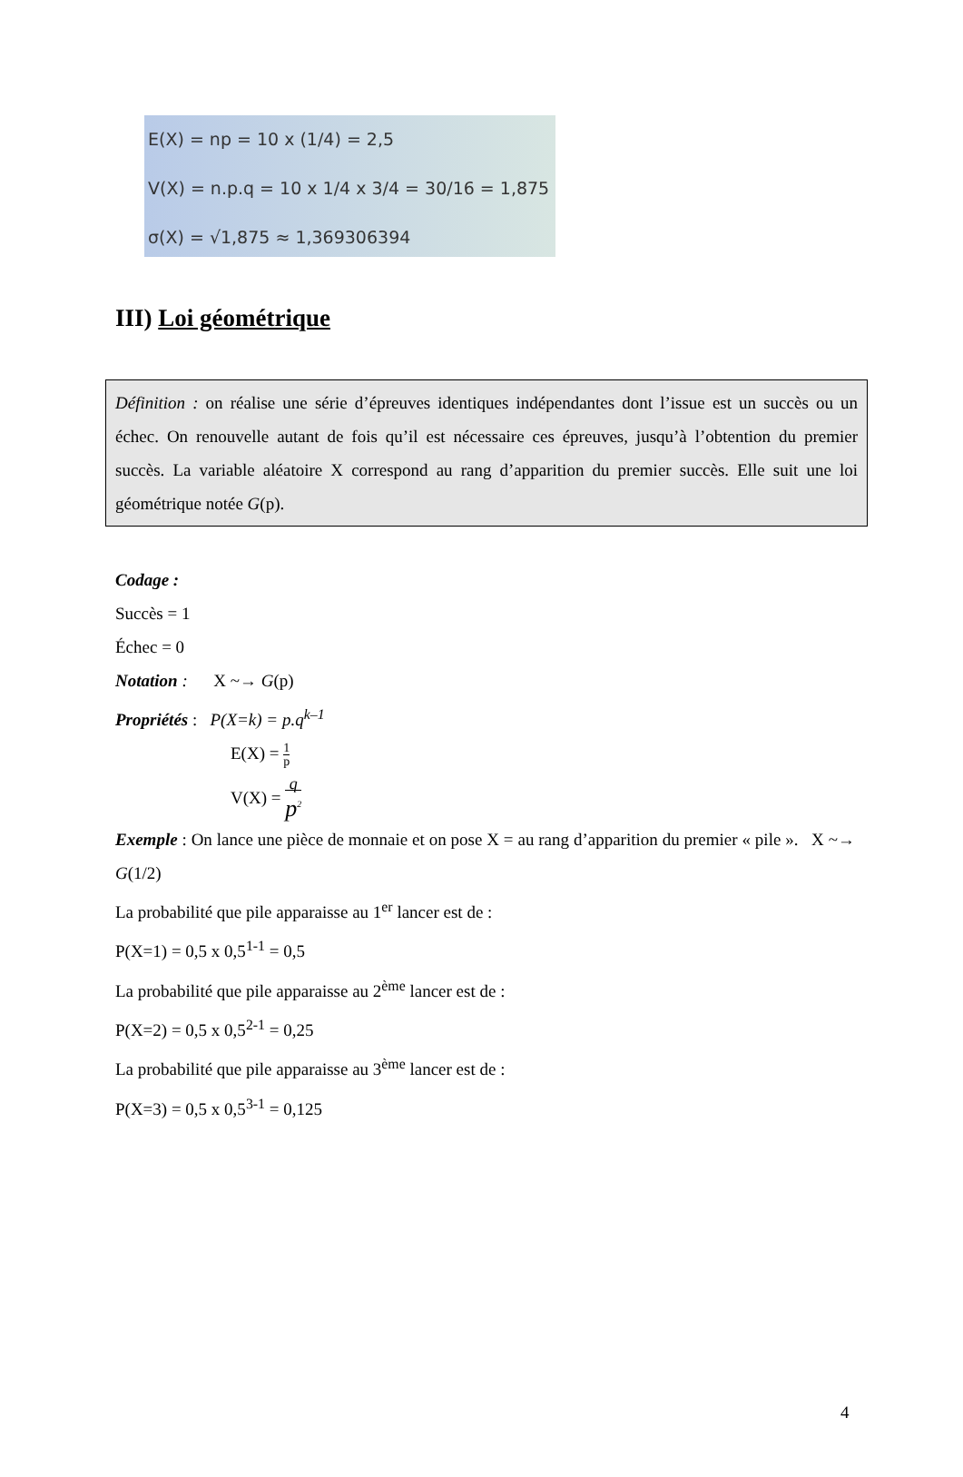E(X) = np = 10 x (1/4) = 2,5
V(X) = n.p.q = 10 x 1/4 x 3/4 = 30/16 = 1,875
σ(X) = √1,875 ≈ 1,369306394
III) Loi géométrique
Définition : on réalise une série d’épreuves identiques indépendantes dont l’issue est un succès ou un échec. On renouvelle autant de fois qu’il est nécessaire ces épreuves, jusqu’à l’obtention du premier succès. La variable aléatoire X correspond au rang d’apparition du premier succès. Elle suit une loi géométrique notée G(p).
Codage :
Succès = 1
Échec = 0
Notation : X ~→ G(p)
Propriétés : P(X=k) = p.q<sup>k–1</sup>
E(X) = 1 p
V(X) = q p<sup>2</sup>
Exemple : On lance une pièce de monnaie et on pose X = au rang d’apparition du premier « pile ». X ~→ G(1/2)
La probabilité que pile apparaisse au 1<sup>er</sup> lancer est de :
P(X=1) = 0,5 x 0,5<sup>1-1</sup> = 0,5
La probabilité que pile apparaisse au 2<sup>ème</sup> lancer est de :
P(X=2) = 0,5 x 0,5<sup>2-1</sup> = 0,25
La probabilité que pile apparaisse au 3<sup>ème</sup> lancer est de :
P(X=3) = 0,5 x 0,5<sup>3-1</sup> = 0,125
4